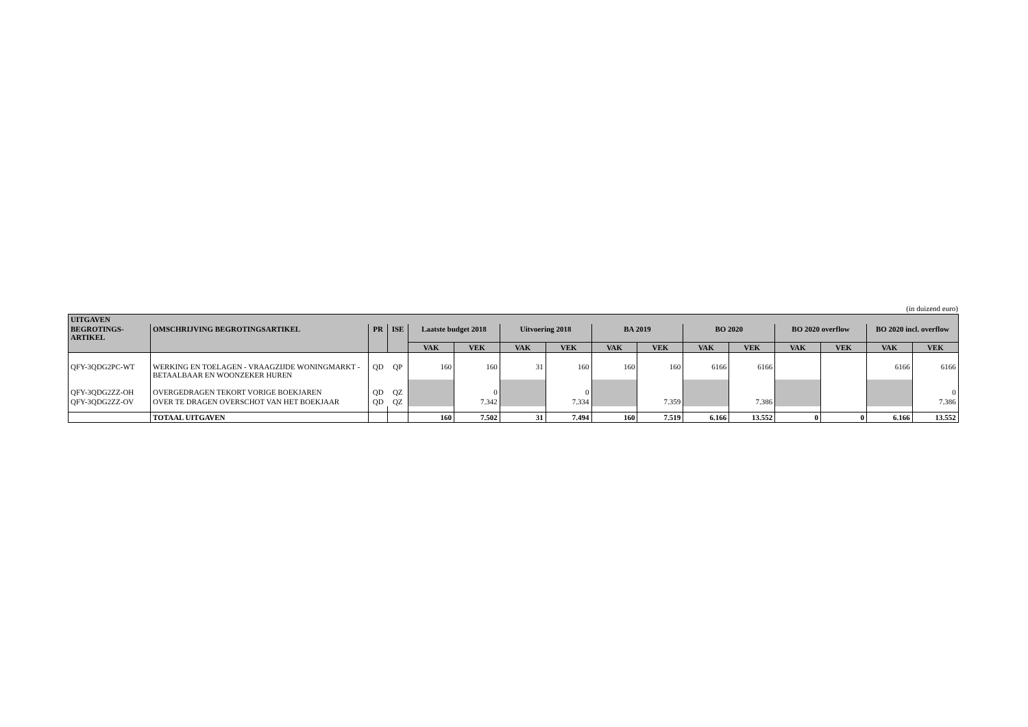(in duizend euro)
| UITGAVEN | | | | | | | | | | | | | | | |
| --- | --- | --- | --- | --- | --- | --- | --- | --- | --- | --- | --- | --- | --- | --- | --- |
| BEGROTINGS- ARTIKEL | OMSCHRIJVING BEGROTINGSARTIKEL | PR | ISE | Laatste budget 2018 | | Uitvoering 2018 | | BA 2019 | | BO 2020 | | BO 2020 overflow | | BO 2020 incl. overflow | |
| | | | | VAK | VEK | VAK | VEK | VAK | VEK | VAK | VEK | VAK | VEK | VAK | VEK |
| QFY-3QDG2PC-WT | WERKING EN TOELAGEN - VRAAGZIJDE WONINGMARKT - BETAALBAAR EN WOONZEKER HUREN | QD | QP | 160 | 160 | 31 | 160 | 160 | 160 | 6166 | 6166 | | | 6166 | 6166 |
| QFY-3QDG2ZZ-OH | OVERGEDRAGEN TEKORT VORIGE BOEKJAREN | QD | QZ | | 0 | | 0 | | | | | | | | 0 |
| QFY-3QDG2ZZ-OV | OVER TE DRAGEN OVERSCHOT VAN HET BOEKJAAR | QD | QZ | | 7.342 | | 7.334 | | 7.359 | | 7.386 | | | | 7.386 |
| | TOTAAL UITGAVEN | | | 160 | 7.502 | 31 | 7.494 | 160 | 7.519 | 6.166 | 13.552 | 0 | 0 | 6.166 | 13.552 |